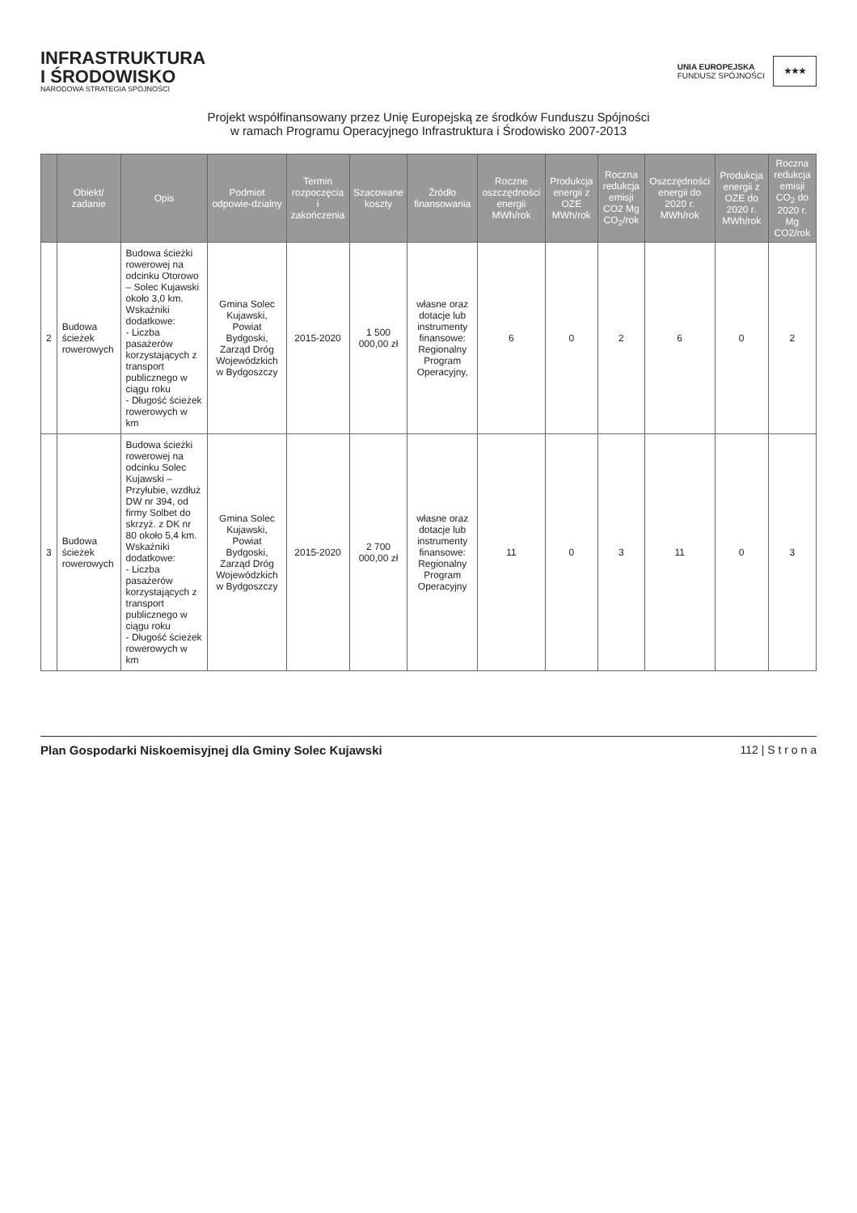INFRASTRUKTURA
I ŚRODOWISKO
NARODOWA STRATEGIA SPÓJNOŚCI
UNIA EUROPEJSKA
FUNDUSZ SPÓJNOŚCI
★★★
Projekt współfinansowany przez Unię Europejską ze środków Funduszu Spójności
w ramach Programu Operacyjnego Infrastruktura i Środowisko 2007-2013
| | Obiekt/ zadanie | Opis | Podmiot odpowie-dzialny | Termin rozpoczęcia i zakończenia | Szacowane koszty | Źródło finansowania | Roczne oszczędności energii MWh/rok | Produkcja energii z OZE MWh/rok | Roczna redukcja emisji CO2 Mg CO<sub>2</sub>/rok | Oszczędności energii do 2020 r. MWh/rok | Produkcja energii z OZE do 2020 r. MWh/rok | Roczna redukcja emisji CO<sub>2</sub> do 2020 r. Mg CO2/rok |
| --- | --- | --- | --- | --- | --- | --- | --- | --- | --- | --- | --- | --- |
| 2 | Budowa ścieżek rowerowych | Budowa ścieżki rowerowej na odcinku Otorowo – Solec Kujawski około 3,0 km. Wskaźniki dodatkowe: - Liczba pasażerów korzystających z transport publicznego w ciągu roku - Długość ścieżek rowerowych w km | Gmina Solec Kujawski, Powiat Bydgoski, Zarząd Dróg Wojewódzkich w Bydgoszczy | 2015-2020 | 1 500 000,00 zł | własne oraz dotacje lub instrumenty finansowe: Regionalny Program Operacyjny, | 6 | 0 | 2 | 6 | 0 | 2 |
| 3 | Budowa ścieżek rowerowych | Budowa ścieżki rowerowej na odcinku Solec Kujawski – Przyłubie, wzdłuż DW nr 394, od firmy Solbet do skrzyż. z DK nr 80 około 5,4 km. Wskaźniki dodatkowe: - Liczba pasażerów korzystających z transport publicznego w ciągu roku - Długość ścieżek rowerowych w km | Gmina Solec Kujawski, Powiat Bydgoski, Zarząd Dróg Wojewódzkich w Bydgoszczy | 2015-2020 | 2 700 000,00 zł | własne oraz dotacje lub instrumenty finansowe: Regionalny Program Operacyjny | 11 | 0 | 3 | 11 | 0 | 3 |
Plan Gospodarki Niskoemisyjnej dla Gminy Solec Kujawski 112 | S t r o n a